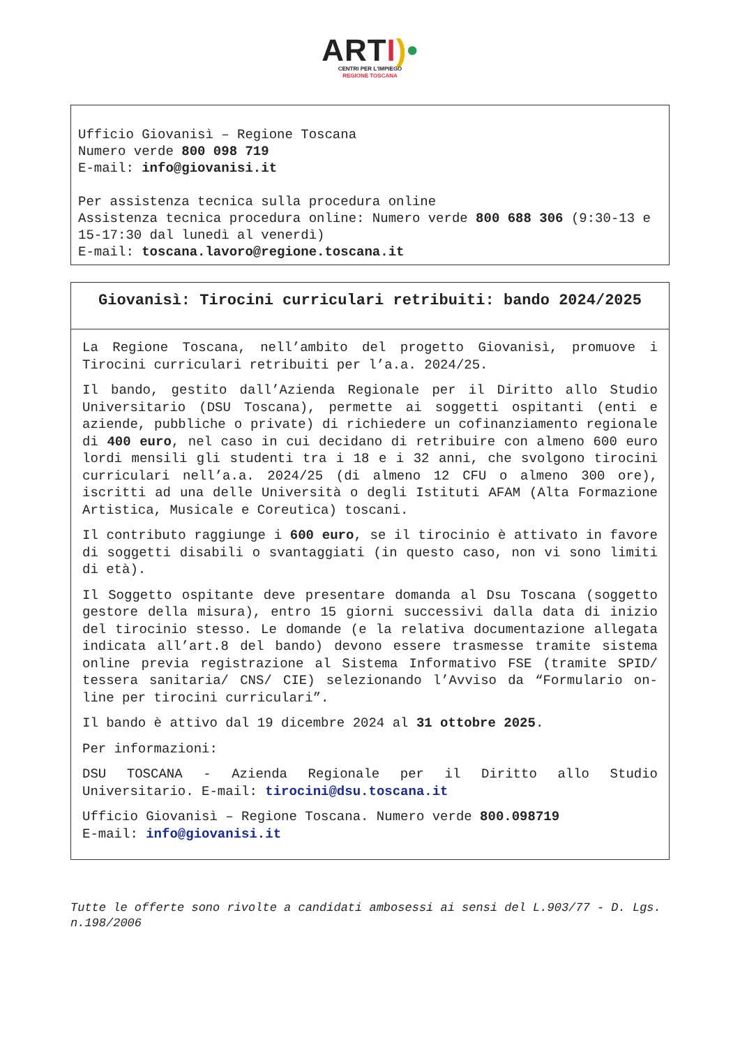ART I)•
CENTRI PER L'IMPIEGO
REGIONE TOSCANA
Ufficio Giovanisì – Regione Toscana
Numero verde 800 098 719
E-mail: info@giovanisi.it
Per assistenza tecnica sulla procedura online
Assistenza tecnica procedura online: Numero verde 800 688 306 (9:30-13 e 15-17:30 dal lunedì al venerdì)
E-mail: toscana.lavoro@regione.toscana.it
Giovanisì: Tirocini curriculari retribuiti: bando 2024/2025
La Regione Toscana, nell’ambito del progetto Giovanisì, promuove i Tirocini curriculari retribuiti per l’a.a. 2024/25.
Il bando, gestito dall’Azienda Regionale per il Diritto allo Studio Universitario (DSU Toscana), permette ai soggetti ospitanti (enti e aziende, pubbliche o private) di richiedere un cofinanziamento regionale di 400 euro, nel caso in cui decidano di retribuire con almeno 600 euro lordi mensili gli studenti tra i 18 e i 32 anni, che svolgono tirocini curriculari nell’a.a. 2024/25 (di almeno 12 CFU o almeno 300 ore), iscritti ad una delle Università o degli Istituti AFAM (Alta Formazione Artistica, Musicale e Coreutica) toscani.
Il contributo raggiunge i 600 euro, se il tirocinio è attivato in favore di soggetti disabili o svantaggiati (in questo caso, non vi sono limiti di età).
Il Soggetto ospitante deve presentare domanda al Dsu Toscana (soggetto gestore della misura), entro 15 giorni successivi dalla data di inizio del tirocinio stesso. Le domande (e la relativa documentazione allegata indicata all’art.8 del bando) devono essere trasmesse tramite sistema online previa registrazione al Sistema Informativo FSE (tramite SPID/ tessera sanitaria/ CNS/ CIE) selezionando l’Avviso da “Formulario on-line per tirocini curriculari”.
Il bando è attivo dal 19 dicembre 2024 al 31 ottobre 2025.
Per informazioni:
DSU TOSCANA - Azienda Regionale per il Diritto allo Studio Universitario. E-mail: tirocini@dsu.toscana.it
Ufficio Giovanisì – Regione Toscana. Numero verde 800.098719
E-mail: info@giovanisi.it
Tutte le offerte sono rivolte a candidati ambosessi ai sensi del L.903/77 - D. Lgs. n.198/2006